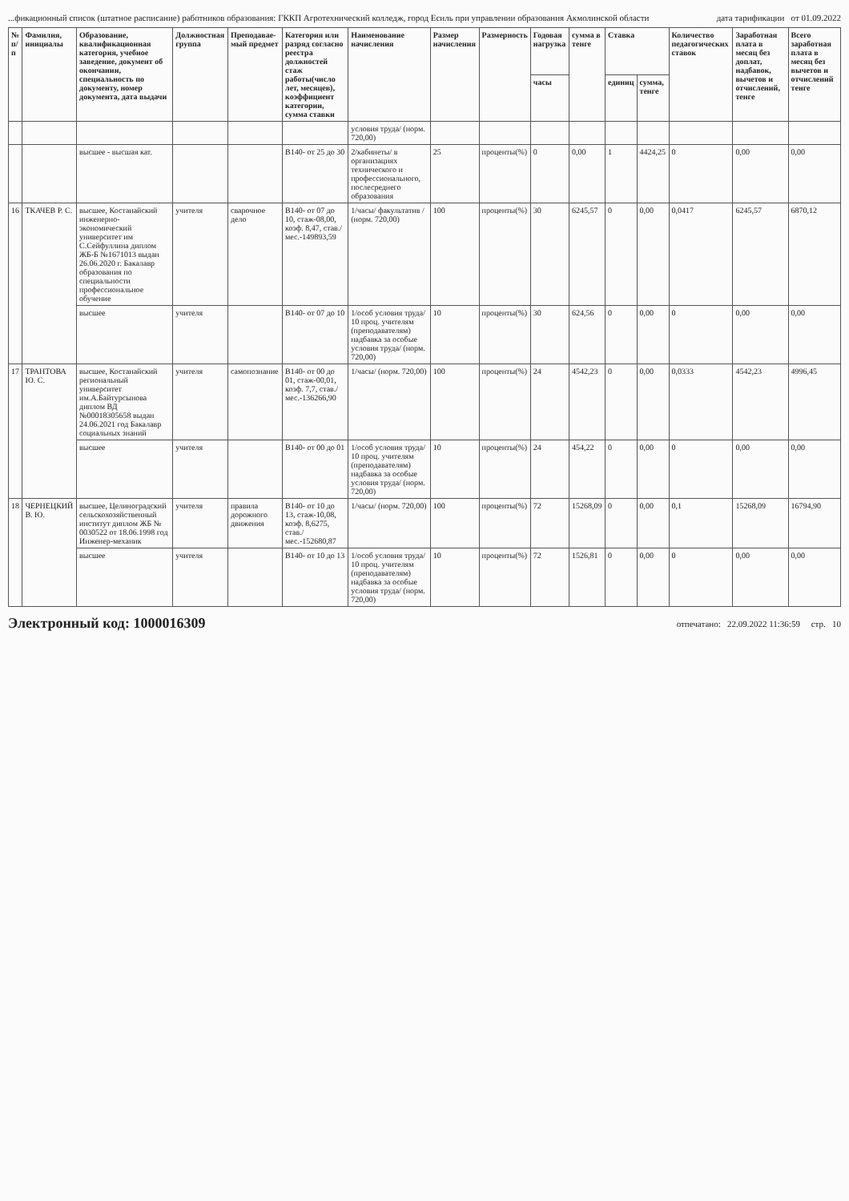...фикационный список (штатное расписание) работников образования: ГККП Агротехнический колледж, город Есиль при управлении образования Акмолинской области дата тарификации от 01.09.2022
| № п/п | Фамилия, инициалы | Образование, квалификационная категория, учебное заведение, документ об окончании, специальность по документу, номер документа, дата выдачи | Должностная группа | Преподавае- мый предмет | Категория или разряд согласно реестра должностей стаж работы(число лет, месяцев), коэффициент категории, сумма ставки | Наименование начисления | Размер начисления | Размерность | Годовая нагрузка | сумма в тенге | Ставка | | Количество педагогических ставок | Заработная плата в месяц без доплат, надбавок, вычетов и отчислений, тенге | Всего заработная плата в месяц без вычетов и отчислений тенге |
| --- | --- | --- | --- | --- | --- | --- | --- | --- | --- | --- | --- | --- | --- | --- | --- |
| | | | | | | | | | часы | | единиц | сумма, тенге | | | |
| | | | | | | условия труда/ (норм. 720,00) | | | | | | | | | |
| | | высшее - высшая кат. | | | В140- от 25 до 30 | 2/кабинеты/ в организациях технического и профессионального, послесреднего образования | 25 | проценты(%) | 0 | 0,00 | 1 | 4424,25 | 0 | 0,00 | 0,00 |
| 16 | ТКАЧЕВ Р. С. | высшее, Костанайский инженерно-экономический университет им С.Сейфуллина диплом ЖБ-Б №1671013 выдан 26.06.2020 г. Бакалавр образования по специальности профессиональное обучение | учителя | сварочное дело | В140- от 07 до 10, стаж-08,00, коэф. 8,47, став./мес.-149893,59 | 1/часы/ факультатив / (норм. 720,00) | 100 | проценты(%) | 30 | 6245,57 | 0 | 0,00 | 0,0417 | 6245,57 | 6870,12 |
| | | высшее | учителя | | В140- от 07 до 10 | 1/особ условия труда/ 10 проц. учителям (преподавателям) надбавка за особые условия труда/ (норм. 720,00) | 10 | проценты(%) | 30 | 624,56 | 0 | 0,00 | 0 | 0,00 | 0,00 |
| 17 | ТРАНТОВА Ю. С. | высшее, Костанайский региональный университет им.А.Байтурсынова диплом ВД №00018305658 выдан 24.06.2021 год Бакалавр социальных знаний | учителя | самопознание | В140- от 00 до 01, стаж-00,01, коэф. 7,7, став./мес.-136266,90 | 1/часы/ (норм. 720,00) | 100 | проценты(%) | 24 | 4542,23 | 0 | 0,00 | 0,0333 | 4542,23 | 4996,45 |
| | | высшее | учителя | | В140- от 00 до 01 | 1/особ условия труда/ 10 проц. учителям (преподавателям) надбавка за особые условия труда/ (норм. 720,00) | 10 | проценты(%) | 24 | 454,22 | 0 | 0,00 | 0 | 0,00 | 0,00 |
| 18 | ЧЕРНЕЦКИЙ В. Ю. | высшее, Целиноградский сельскохозяйственный институт диплом ЖБ № 0030522 от 18.06.1998 год Инженер-механик | учителя | правила дорожного движения | В140- от 10 до 13, стаж-10,08, коэф. 8,6275, став./мес.-152680,87 | 1/часы/ (норм. 720,00) | 100 | проценты(%) | 72 | 15268,09 | 0 | 0,00 | 0,1 | 15268,09 | 16794,90 |
| | | высшее | учителя | | В140- от 10 до 13 | 1/особ условия труда/ 10 проц. учителям (преподавателям) надбавка за особые условия труда/ (норм. 720,00) | 10 | проценты(%) | 72 | 1526,81 | 0 | 0,00 | 0 | 0,00 | 0,00 |
Электронный код: 1000016309 отпечатано: 22.09.2022 11:36:59 стр. 10